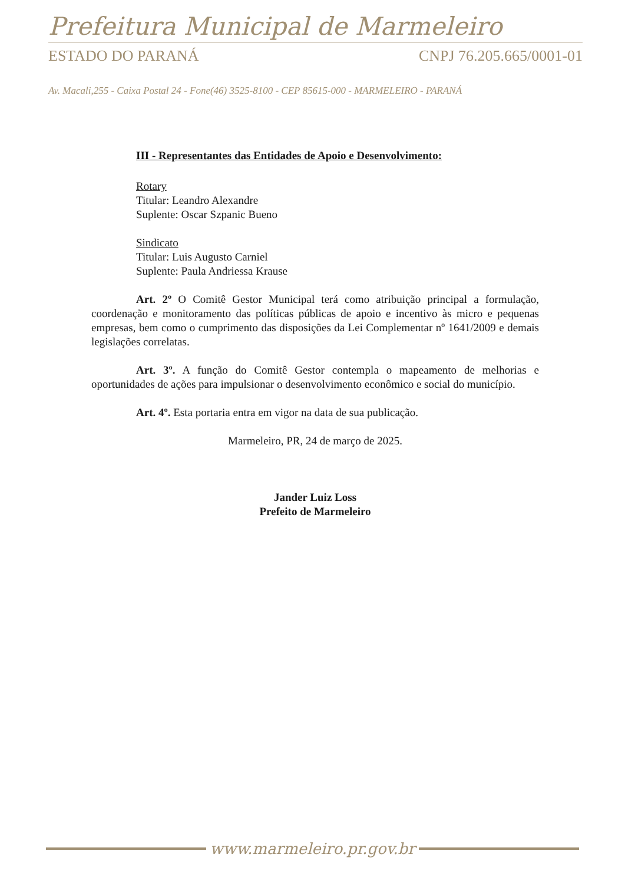Prefeitura Municipal de Marmeleiro
ESTADO DO PARANÁ CNPJ 76.205.665/0001-01
Av. Macali,255 - Caixa Postal 24 - Fone(46) 3525-8100 - CEP 85615-000 - MARMELEIRO - PARANÁ
III - Representantes das Entidades de Apoio e Desenvolvimento:
Rotary
Titular: Leandro Alexandre
Suplente: Oscar Szpanic Bueno
Sindicato
Titular: Luis Augusto Carniel
Suplente: Paula Andriessa Krause
Art. 2º O Comitê Gestor Municipal terá como atribuição principal a formulação, coordenação e monitoramento das políticas públicas de apoio e incentivo às micro e pequenas empresas, bem como o cumprimento das disposições da Lei Complementar nº 1641/2009 e demais legislações correlatas.
Art. 3º. A função do Comitê Gestor contempla o mapeamento de melhorias e oportunidades de ações para impulsionar o desenvolvimento econômico e social do município.
Art. 4º. Esta portaria entra em vigor na data de sua publicação.
Marmeleiro, PR, 24 de março de 2025.
Jander Luiz Loss
Prefeito de Marmeleiro
www.marmeleiro.pr.gov.br